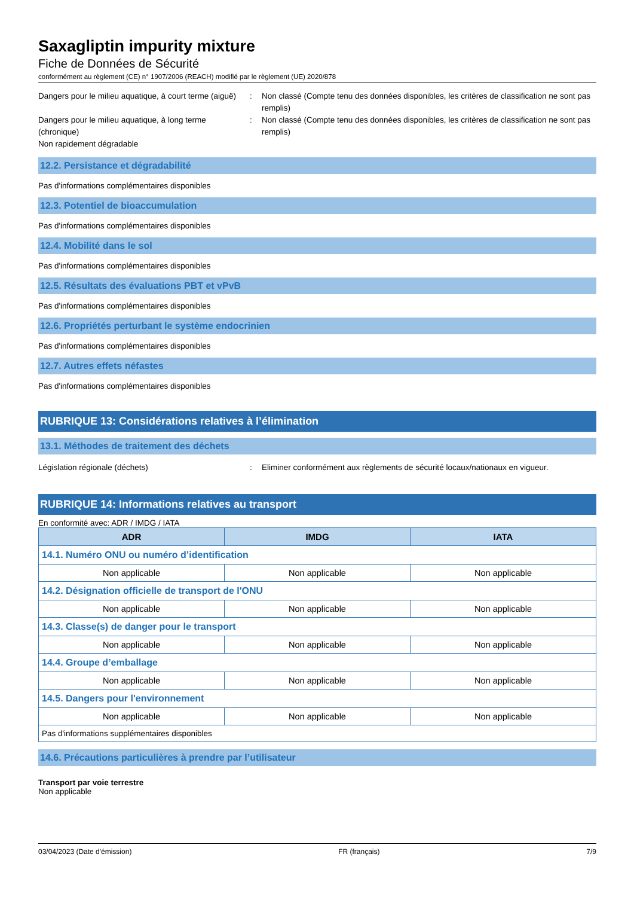Saxagliptin impurity mixture
Fiche de Données de Sécurité
conformément au règlement (CE) n° 1907/2006 (REACH) modifié par le règlement (UE) 2020/878
Dangers pour le milieu aquatique, à court terme (aiguë)
: Non classé (Compte tenu des données disponibles, les critères de classification ne sont pas remplis)
Dangers pour le milieu aquatique, à long terme (chronique)
: Non classé (Compte tenu des données disponibles, les critères de classification ne sont pas remplis)
Non rapidement dégradable
12.2. Persistance et dégradabilité
Pas d'informations complémentaires disponibles
12.3. Potentiel de bioaccumulation
Pas d'informations complémentaires disponibles
12.4. Mobilité dans le sol
Pas d'informations complémentaires disponibles
12.5. Résultats des évaluations PBT et vPvB
Pas d'informations complémentaires disponibles
12.6. Propriétés perturbant le système endocrinien
Pas d'informations complémentaires disponibles
12.7. Autres effets néfastes
Pas d'informations complémentaires disponibles
RUBRIQUE 13: Considérations relatives à l’élimination
13.1. Méthodes de traitement des déchets
Législation régionale (déchets) : Eliminer conformément aux règlements de sécurité locaux/nationaux en vigueur.
RUBRIQUE 14: Informations relatives au transport
En conformité avec: ADR / IMDG / IATA
| ADR | IMDG | IATA |
| --- | --- | --- |
| 14.1. Numéro ONU ou numéro d’identification | | |
| Non applicable | Non applicable | Non applicable |
| 14.2. Désignation officielle de transport de l'ONU | | |
| Non applicable | Non applicable | Non applicable |
| 14.3. Classe(s) de danger pour le transport | | |
| Non applicable | Non applicable | Non applicable |
| 14.4. Groupe d’emballage | | |
| Non applicable | Non applicable | Non applicable |
| 14.5. Dangers pour l'environnement | | |
| Non applicable | Non applicable | Non applicable |
| Pas d'informations supplémentaires disponibles | | |
14.6. Précautions particulières à prendre par l’utilisateur
Transport par voie terrestre
Non applicable
03/04/2023 (Date d'émission) FR (français) 7/9